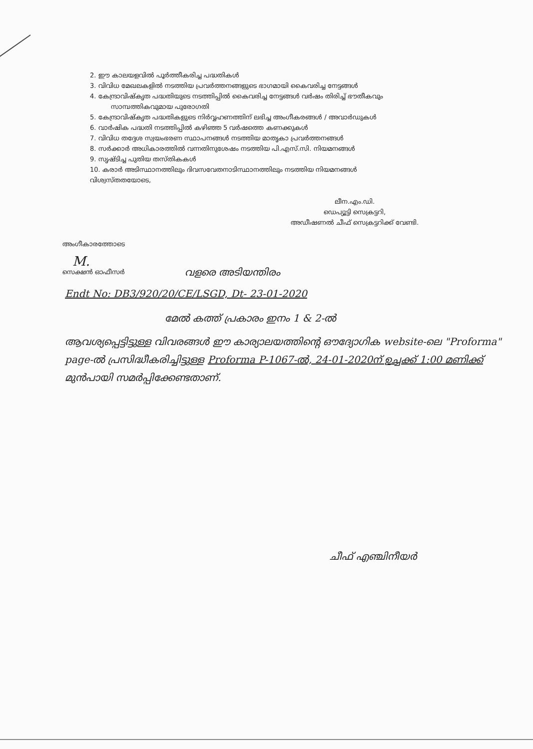2. ഈ കാലയളവിൽ പൂർത്തീകരിച്ച പദ്ധതികൾ
3. വിവിധ മേഖലകളിൽ നടത്തിയ പ്രവർത്തനങ്ങളുടെ ഭാഗമായി കൈവരിച്ച നേട്ടങ്ങൾ
4. കേന്ദ്രാവിഷ്കൃത പദ്ധതിയുടെ നടത്തിപ്പിൽ കൈവരിച്ച നേട്ടങ്ങൾ വർഷം തിരിച്ച് ഭൗതീകവും
സാമ്പത്തികവുമായ പുരോഗതി
5. കേന്ദ്രാവിഷ്കൃത പദ്ധതികളുടെ നിർവ്വഹണത്തിന് ലഭിച്ച അംഗീകരങ്ങൾ / അവാർഡുകൾ
6. വാർഷിക പദ്ധതി നടത്തിപ്പിൽ കഴിഞ്ഞ 5 വർഷത്തെ കണക്കുകൾ
7. വിവിധ തദ്ദേശ സ്വയംഭരണ സ്ഥാപനങ്ങൾ നടത്തിയ മാതൃകാ പ്രവർത്തനങ്ങൾ
8. സർക്കാർ അധികാരത്തിൽ വന്നതിനുശേഷം നടത്തിയ പി.എസ്.സി. നിയമനങ്ങൾ
9. സൃഷ്ടിച്ച പുതിയ തസ്തികകൾ
10. കരാർ അടിസ്ഥാനത്തിലും ദിവസവേതനാടിസ്ഥാനത്തിലും നടത്തിയ നിയമനങ്ങൾ
വിശ്വസ്തതയോടെ,
ലീന.എം.ഡി.
ഡെപ്യൂട്ടി സെക്രട്ടറി,
അഡീഷണൽ ചീഫ് സെക്രട്ടറിക്ക് വേണ്ടി.
അംഗീകാരത്തോടെ
M.
സെക്ഷൻ ഓഫീസർ
വളരെ അടിയന്തിരം
Endt No: DB3/920/20/CE/LSGD, Dt- 23-01-2020
മേൽ കത്ത് പ്രകാരം ഇനം 1 & 2-ൽ
ആവശ്യപ്പെട്ടിട്ടുള്ള വിവരങ്ങൾ ഈ കാര്യാലയത്തിന്റെ ഔദ്യോഗിക website-ലെ "Proforma" page-ൽ പ്രസിദ്ധീകരിച്ചിട്ടുള്ള Proforma P-1067-ൽ, 24-01-2020ന് ഉച്ചക്ക് 1:00 മണിക്ക് മുൻപായി സമർപ്പിക്കേണ്ടതാണ്.
ചീഫ് എഞ്ചിനീയർ